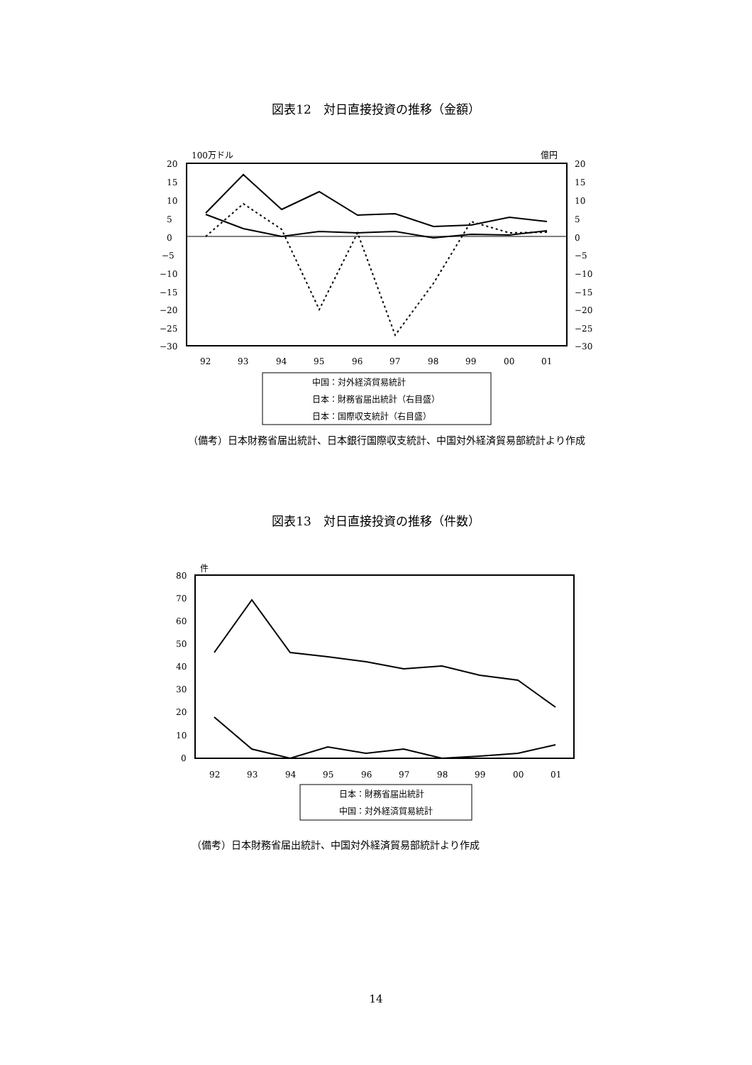図表12　対日直接投資の推移（金額）
100万ドル
億円
20
15
10
5
0
−5
−10
−15
−20
−25
−30
20
15
10
5
0
−5
−10
−15
−20
−25
−30
92
93
94
95
96
97
98
99
00
01
中国：対外経済貿易統計
日本：財務省届出統計（右目盛）
日本：国際収支統計（右目盛）
（備考）日本財務省届出統計、日本銀行国際収支統計、中国対外経済貿易部統計より作成
図表13　対日直接投資の推移（件数）
件
80
70
60
50
40
30
20
10
0
92
93
94
95
96
97
98
99
00
01
日本：財務省届出統計
中国：対外経済貿易統計
（備考）日本財務省届出統計、中国対外経済貿易部統計より作成
14